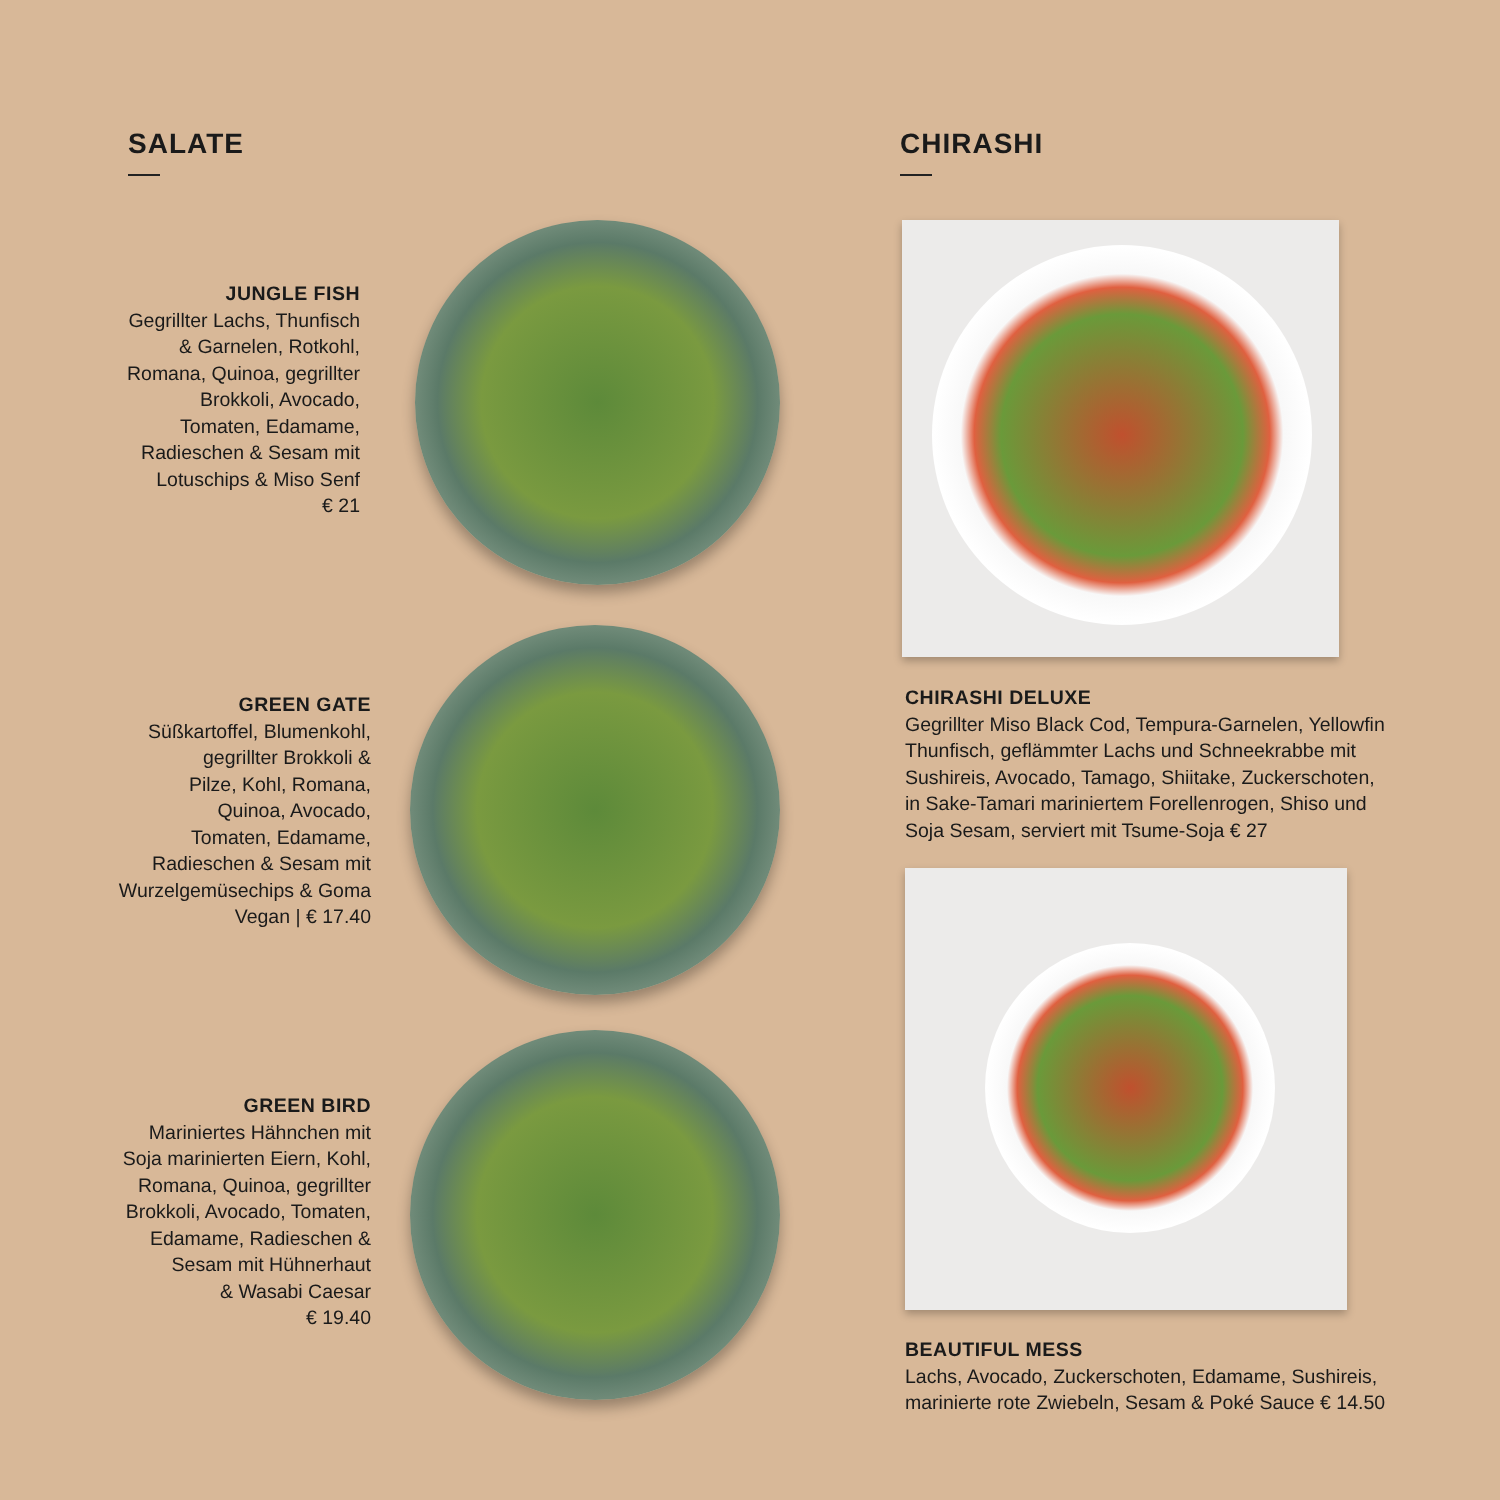SALATE CHIRASHI
JUNGLE FISH
Gegrillter Lachs, Thunfisch
& Garnelen, Rotkohl,
Romana, Quinoa, gegrillter
Brokkoli, Avocado,
Tomaten, Edamame,
Radieschen & Sesam mit
Lotuschips & Miso Senf
€ 21
GREEN GATE
Süßkartoffel, Blumenkohl,
gegrillter Brokkoli &
Pilze, Kohl, Romana,
Quinoa, Avocado,
Tomaten, Edamame,
Radieschen & Sesam mit
Wurzelgemüsechips & Goma
Vegan | € 17.40
GREEN BIRD
Mariniertes Hähnchen mit
Soja marinierten Eiern, Kohl,
Romana, Quinoa, gegrillter
Brokkoli, Avocado, Tomaten,
Edamame, Radieschen &
Sesam mit Hühnerhaut
& Wasabi Caesar
€ 19.40
CHIRASHI DELUXE
Gegrillter Miso Black Cod, Tempura-Garnelen, Yellowfin
Thunfisch, geflämmter Lachs und Schneekrabbe mit
Sushireis, Avocado, Tamago, Shiitake, Zuckerschoten,
in Sake-Tamari mariniertem Forellenrogen, Shiso und
Soja Sesam, serviert mit Tsume-Soja € 27
BEAUTIFUL MESS
Lachs, Avocado, Zuckerschoten, Edamame, Sushireis,
marinierte rote Zwiebeln, Sesam & Poké Sauce € 14.50